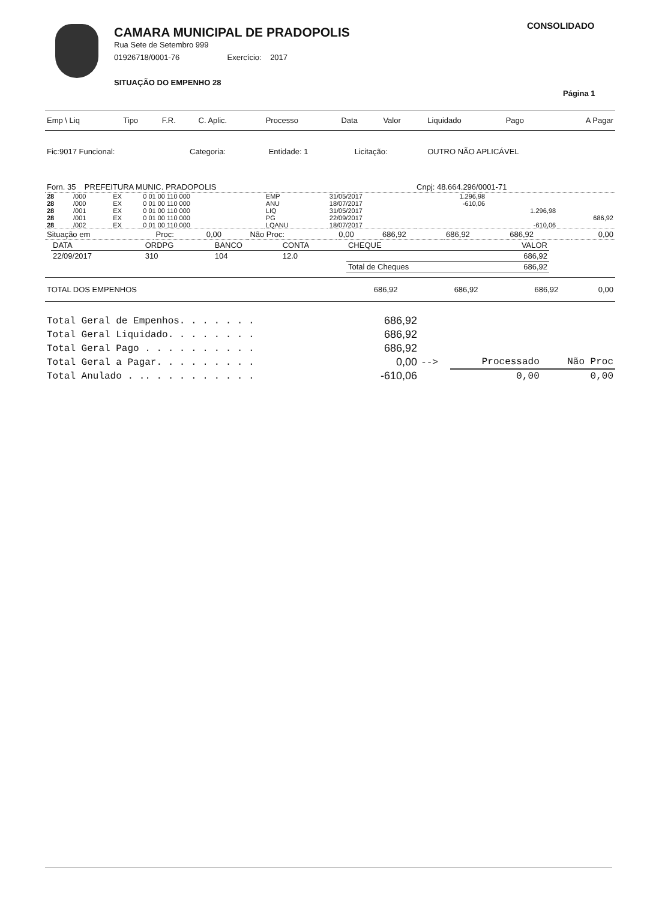CAMARA MUNICIPAL DE PRADOPOLIS
Rua Sete de Setembro 999
01926718/0001-76 Exercício: 2017
SITUAÇÃO DO EMPENHO 28
CONSOLIDADO
Página 1
| Emp \ Liq | Tipo | F.R. | C. Aplic. | Processo | Data | Valor | Liquidado | Pago | A Pagar |
| --- | --- | --- | --- | --- | --- | --- | --- | --- | --- |
| Fic:9017 Funcional: | Categoria: | Entidade: 1 | Licitação: | OUTRO NÃO APLICÁVEL |
| Forn. 35 PREFEITURA MUNIC. PRADOPOLIS | Cnpj: 48.664.296/0001-71 |
| 28 | /000 | EX | 0 01 00 110 000 | EMP | 31/05/2017 | 1.296,98 | | |
| 28 | /000 | EX | 0 01 00 110 000 | ANU | 18/07/2017 | -610,06 | | |
| 28 | /001 | EX | 0 01 00 110 000 | LIQ | 31/05/2017 | | 1.296,98 | |
| 28 | /001 | EX | 0 01 00 110 000 | PG | 22/09/2017 | | | 686,92 |
| 28 | /002 | EX | 0 01 00 110 000 | LQANU | 18/07/2017 | | -610,06 | |
| Situação em | Proc: | 0,00 | Não Proc: | 0,00 | 686,92 | 686,92 | 686,92 | 0,00 |
| DATA | ORDPG | BANCO | CONTA | CHEQUE | VALOR |
| --- | --- | --- | --- | --- | --- |
| 22/09/2017 | 310 | 104 | 12.0 | | 686,92 |
| | | | | Total de Cheques | 686,92 |
| TOTAL DOS EMPENHOS | 686,92 | 686,92 | 686,92 | 0,00 |
| Total Geral de Empenhos. . . . . . . | 686,92 | | | |
| Total Geral Liquidado. . . . . . . . | 686,92 | | | |
| Total Geral Pago . . . . . . . . . . | 686,92 | | | |
| Total Geral a Pagar. . . . . . . . . | 0,00 | --> | Processado | Não Proc |
| Total Anulado . .. . . . . . . . . . | -610,06 | | 0,00 | 0,00 |